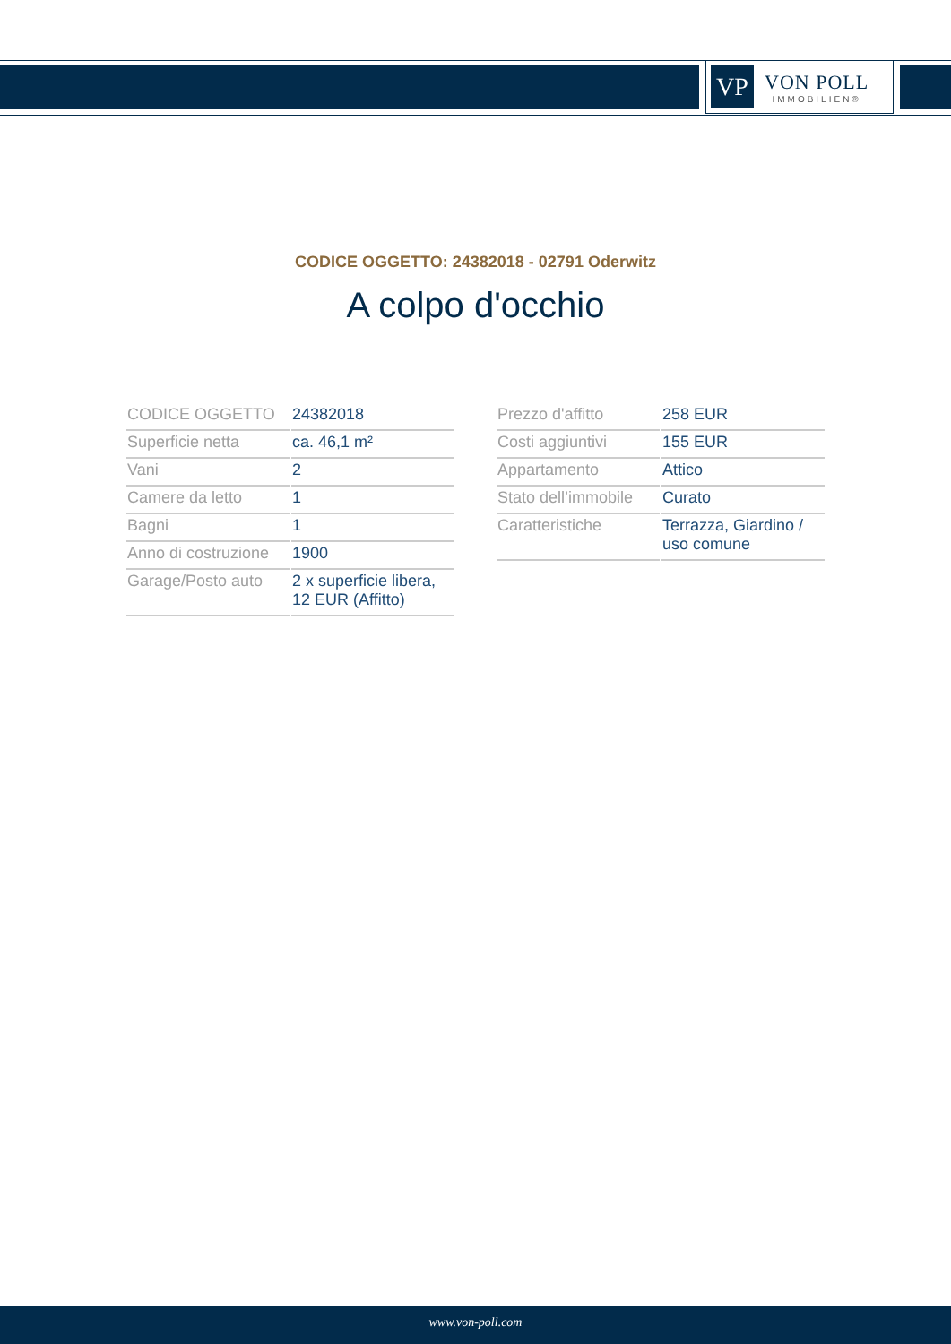VP
VON POLL
IMMOBILIEN®
CODICE OGGETTO: 24382018 - 02791 Oderwitz
A colpo d'occhio
| CODICE OGGETTO | 24382018 |
| Superficie netta | ca. 46,1 m² |
| Vani | 2 |
| Camere da letto | 1 |
| Bagni | 1 |
| Anno di costruzione | 1900 |
| Garage/Posto auto | 2 x superficie libera, 12 EUR (Affitto) |
| Prezzo d'affitto | 258 EUR |
| Costi aggiuntivi | 155 EUR |
| Appartamento | Attico |
| Stato dell’immobile | Curato |
| Caratteristiche | Terrazza, Giardino / uso comune |
www.von-poll.com